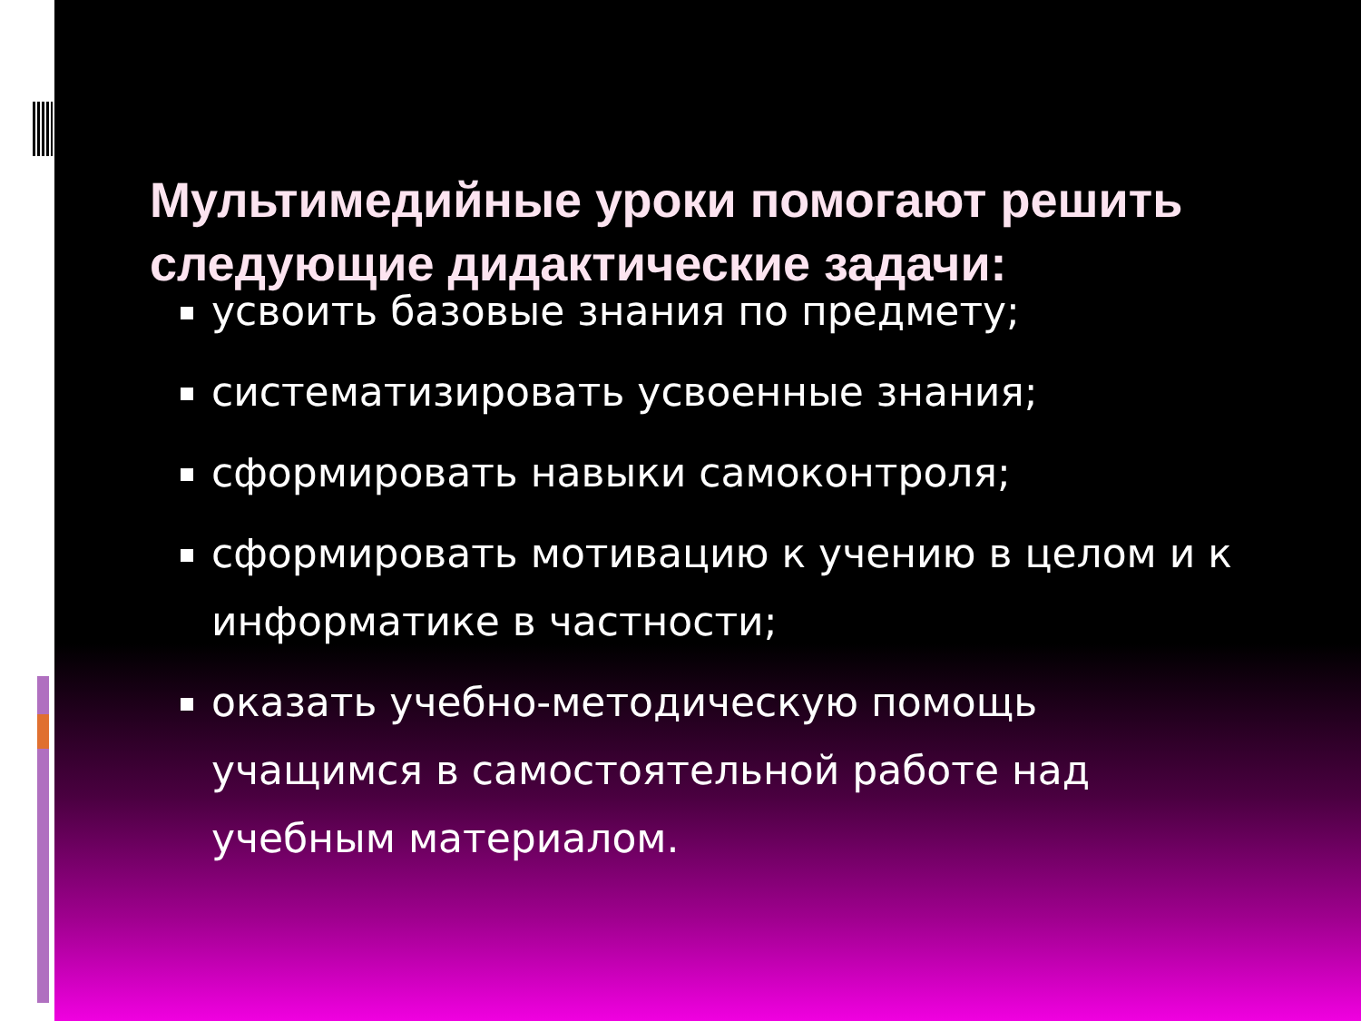Мультимедийные уроки помогают решить следующие дидактические задачи:
усвоить базовые знания по предмету;
систематизировать усвоенные знания;
сформировать навыки самоконтроля;
сформировать мотивацию к учению в целом и к информатике в частности;
оказать учебно-методическую помощь учащимся в самостоятельной работе над учебным материалом.